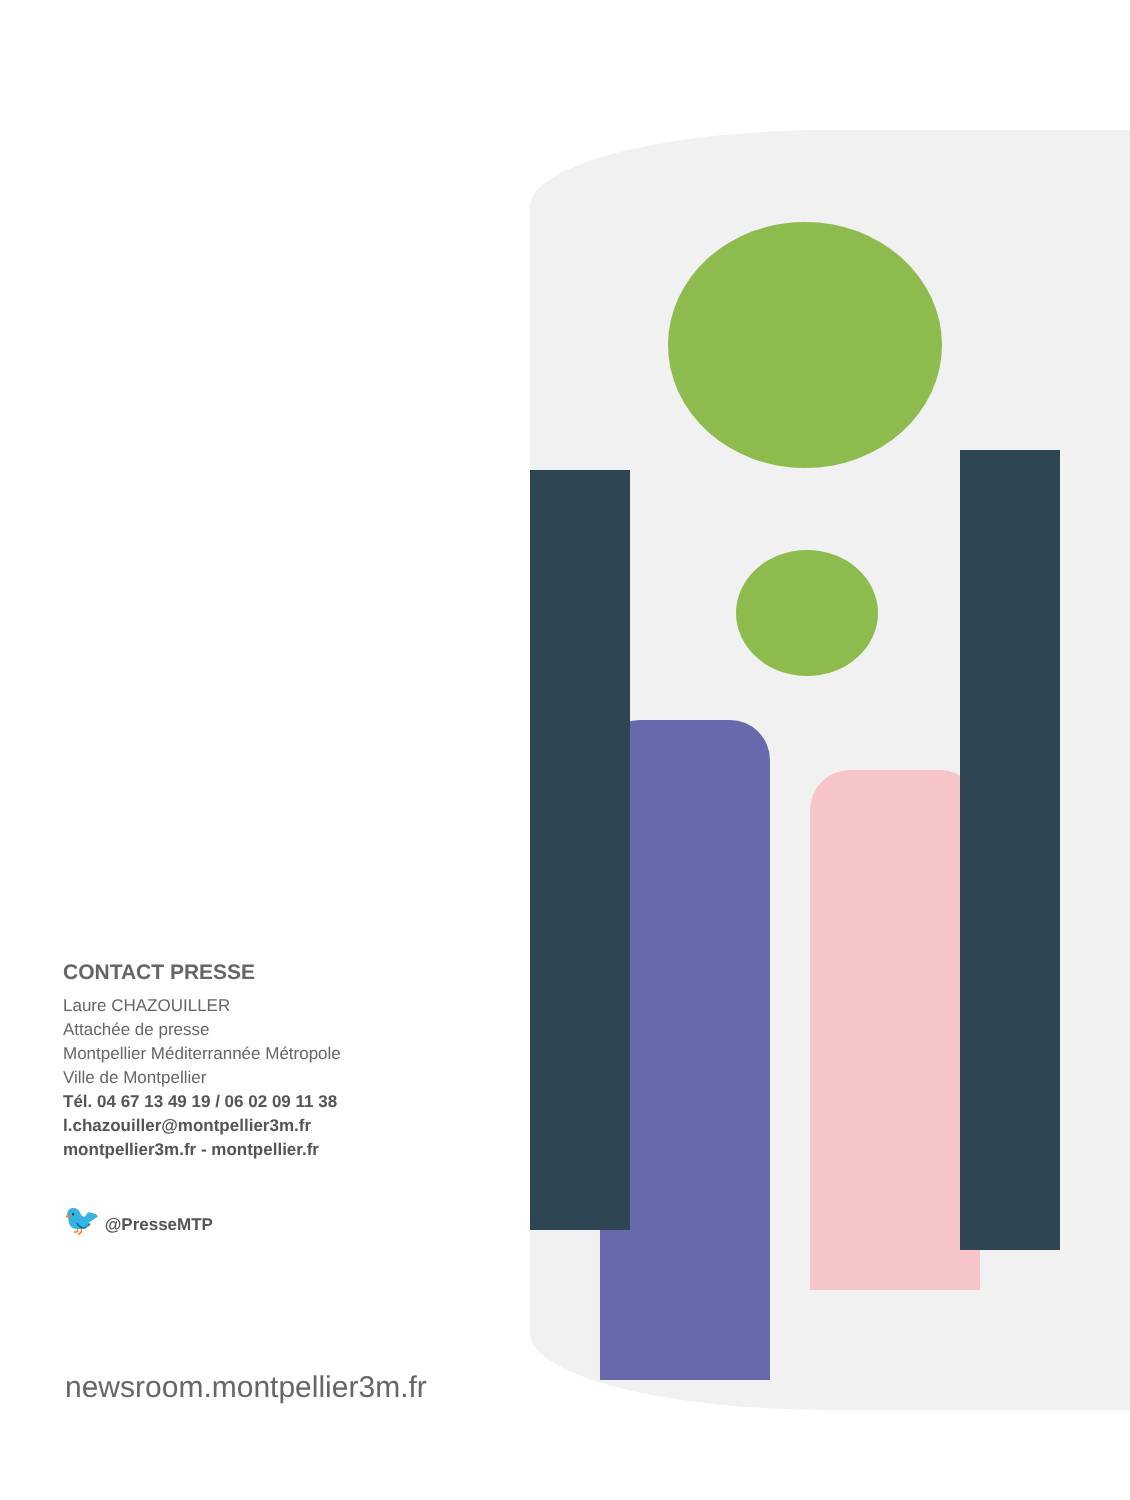CONTACT PRESSE
Laure CHAZOUILLER
Attachée de presse
Montpellier Méditerrannée Métropole
Ville de Montpellier
Tél. 04 67 13 49 19 / 06 02 09 11 38
l.chazouiller@montpellier3m.fr
montpellier3m.fr - montpellier.fr
🐦 @PresseMTP
newsroom.montpellier3m.fr